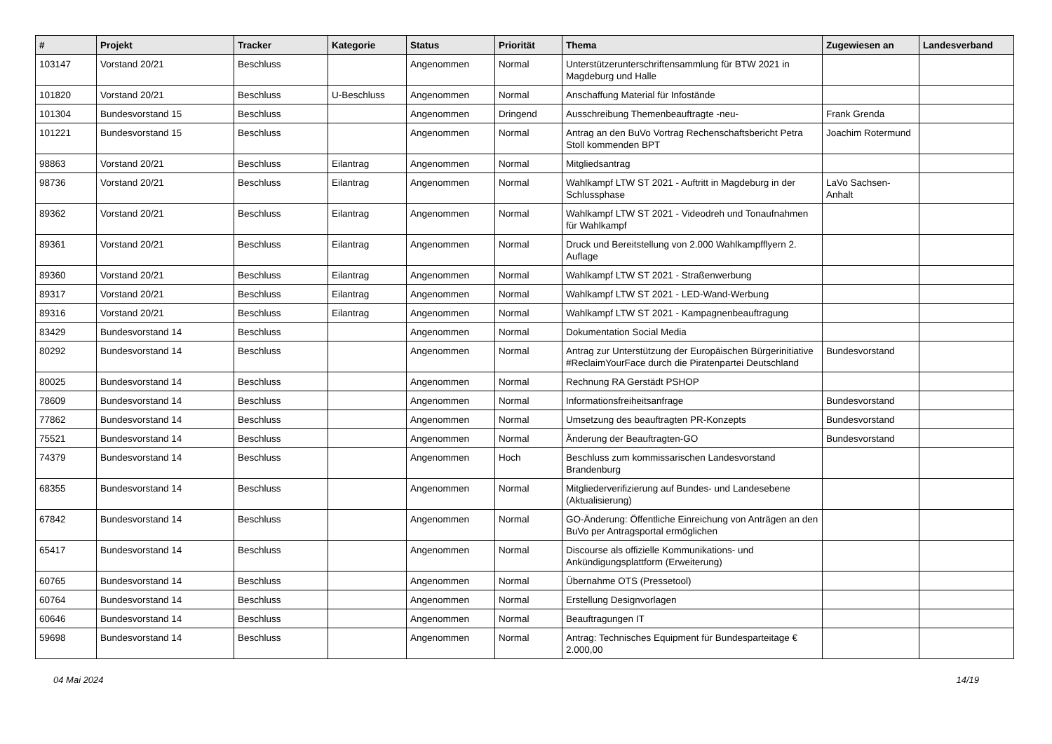| # | Projekt | Tracker | Kategorie | Status | Priorität | Thema | Zugewiesen an | Landesverband |
| --- | --- | --- | --- | --- | --- | --- | --- | --- |
| 103147 | Vorstand 20/21 | Beschluss | | Angenommen | Normal | Unterstützerunterschriftensammlung für BTW 2021 in Magdeburg und Halle | | |
| 101820 | Vorstand 20/21 | Beschluss | U-Beschluss | Angenommen | Normal | Anschaffung Material für Infostände | | |
| 101304 | Bundesvorstand 15 | Beschluss | | Angenommen | Dringend | Ausschreibung Themenbeauftragte -neu- | Frank Grenda | |
| 101221 | Bundesvorstand 15 | Beschluss | | Angenommen | Normal | Antrag an den BuVo Vortrag Rechenschaftsbericht Petra Stoll kommenden BPT | Joachim Rotermund | |
| 98863 | Vorstand 20/21 | Beschluss | Eilantrag | Angenommen | Normal | Mitgliedsantrag | | |
| 98736 | Vorstand 20/21 | Beschluss | Eilantrag | Angenommen | Normal | Wahlkampf LTW ST 2021 - Auftritt in Magdeburg in der Schlussphase | LaVo Sachsen-Anhalt | |
| 89362 | Vorstand 20/21 | Beschluss | Eilantrag | Angenommen | Normal | Wahlkampf LTW ST 2021 - Videodreh und Tonaufnahmen für Wahlkampf | | |
| 89361 | Vorstand 20/21 | Beschluss | Eilantrag | Angenommen | Normal | Druck und Bereitstellung von 2.000 Wahlkampfflyern 2. Auflage | | |
| 89360 | Vorstand 20/21 | Beschluss | Eilantrag | Angenommen | Normal | Wahlkampf LTW ST 2021 - Straßenwerbung | | |
| 89317 | Vorstand 20/21 | Beschluss | Eilantrag | Angenommen | Normal | Wahlkampf LTW ST 2021 - LED-Wand-Werbung | | |
| 89316 | Vorstand 20/21 | Beschluss | Eilantrag | Angenommen | Normal | Wahlkampf LTW ST 2021 - Kampagnenbeauftragung | | |
| 83429 | Bundesvorstand 14 | Beschluss | | Angenommen | Normal | Dokumentation Social Media | | |
| 80292 | Bundesvorstand 14 | Beschluss | | Angenommen | Normal | Antrag zur Unterstützung der Europäischen Bürgerinitiative #ReclaimYourFace durch die Piratenpartei Deutschland | Bundesvorstand | |
| 80025 | Bundesvorstand 14 | Beschluss | | Angenommen | Normal | Rechnung RA Gerstädt PSHOP | | |
| 78609 | Bundesvorstand 14 | Beschluss | | Angenommen | Normal | Informationsfreiheitsanfrage | Bundesvorstand | |
| 77862 | Bundesvorstand 14 | Beschluss | | Angenommen | Normal | Umsetzung des beauftragten PR-Konzepts | Bundesvorstand | |
| 75521 | Bundesvorstand 14 | Beschluss | | Angenommen | Normal | Änderung der Beauftragten-GO | Bundesvorstand | |
| 74379 | Bundesvorstand 14 | Beschluss | | Angenommen | Hoch | Beschluss zum kommissarischen Landesvorstand Brandenburg | | |
| 68355 | Bundesvorstand 14 | Beschluss | | Angenommen | Normal | Mitgliederverifizierung auf Bundes- und Landesebene (Aktualisierung) | | |
| 67842 | Bundesvorstand 14 | Beschluss | | Angenommen | Normal | GO-Änderung: Öffentliche Einreichung von Anträgen an den BuVo per Antragsportal ermöglichen | | |
| 65417 | Bundesvorstand 14 | Beschluss | | Angenommen | Normal | Discourse als offizielle Kommunikations- und Ankündigungsplattform (Erweiterung) | | |
| 60765 | Bundesvorstand 14 | Beschluss | | Angenommen | Normal | Übernahme OTS (Pressetool) | | |
| 60764 | Bundesvorstand 14 | Beschluss | | Angenommen | Normal | Erstellung Designvorlagen | | |
| 60646 | Bundesvorstand 14 | Beschluss | | Angenommen | Normal | Beauftragungen IT | | |
| 59698 | Bundesvorstand 14 | Beschluss | | Angenommen | Normal | Antrag: Technisches Equipment für Bundesparteitage € 2.000,00 | | |
04 Mai 2024 14/19